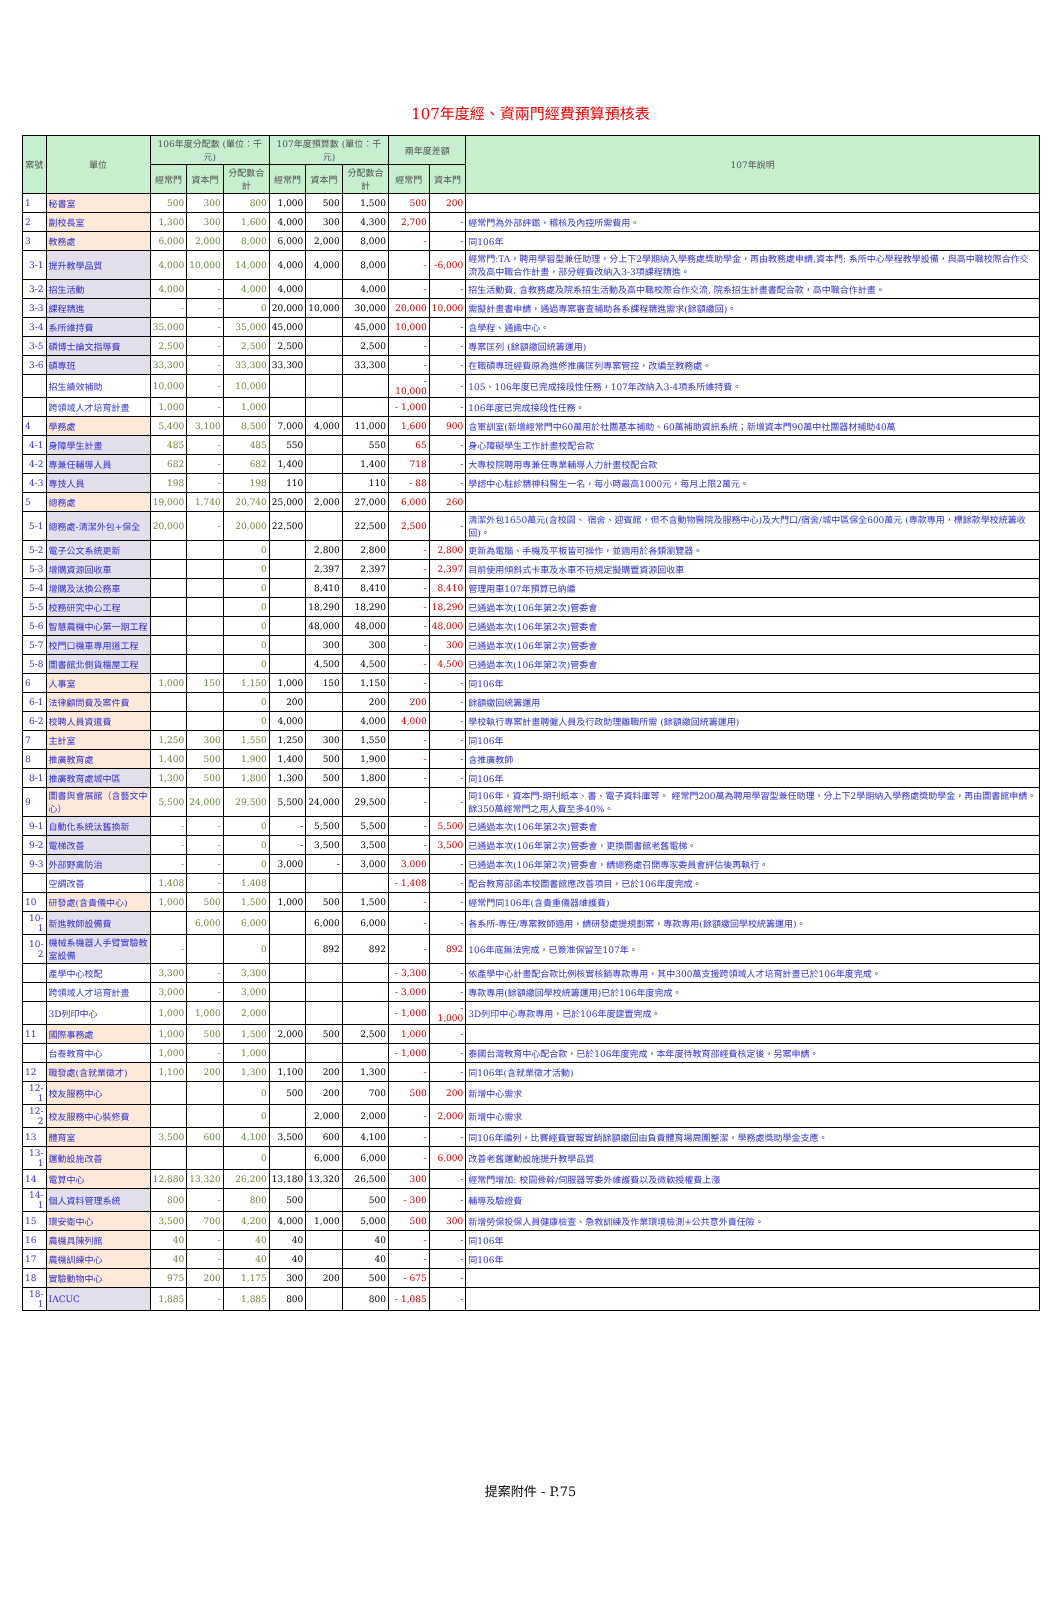107年度經、資兩門經費預算預核表
| 案號 | 單位 | 106年度分配數 (單位：千元) | | | 107年度預算數 (單位：千元) | | | 兩年度差額 | | 107年說明 |
| --- | --- | --- | --- | --- | --- | --- | --- | --- | --- | --- |
| | | 經常門 | 資本門 | 分配數合計 | 經常門 | 資本門 | 分配數合計 | 經常門 | 資本門 | |
| 1 | 秘書室 | 500 | 300 | 800 | 1,000 | 500 | 1,500 | 500 | 200 | |
| 2 | 副校長室 | 1,300 | 300 | 1,600 | 4,000 | 300 | 4,300 | 2,700 | - | 經常門為外部評鑑，稽核及內控所需費用。 |
| 3 | 教務處 | 6,000 | 2,000 | 8,000 | 6,000 | 2,000 | 8,000 | - | - | 同106年 |
| 3-1 | 提升教學品質 | 4,000 | 10,000 | 14,000 | 4,000 | 4,000 | 8,000 | - | -6,000 | 經常門:TA，聘用學習型兼任助理，分上下2學期納入學務處獎助學金，再由教務處申請,資本門: 系所中心學程教學設備，與高中職校際合作交流及高中職合作計畫，部分經費改納入3-3項課程精進。 |
| 3-2 | 招生活動 | 4,000 | - | 4,000 | 4,000 | | 4,000 | - | - | 招生活動費, 含教務處及院系招生活動及高中職校際合作交流, 院系招生計畫書配合款，高中職合作計畫。 |
| 3-3 | 課程精進 | - | - | 0 | 20,000 | 10,000 | 30,000 | 20,000 | 10,000 | 需擬計畫書申請，通過專案審查補助各系課程精進需求(餘額繳回)。 |
| 3-4 | 系所維持費 | 35,000 | - | 35,000 | 45,000 | | 45,000 | 10,000 | - | 含學程、通識中心。 |
| 3-5 | 碩博士論文指導費 | 2,500 | - | 2,500 | 2,500 | | 2,500 | - | - | 專案匡列 (餘額繳回統籌運用) |
| 3-6 | 碩專班 | 33,300 | - | 33,300 | 33,300 | | 33,300 | - | - | 在職碩專班經費原為進修推廣匡列專案管控，改編至教務處。 |
| | 招生績效補助 | 10,000 | - | 10,000 | | | | - 10,000 | - | 105、106年度已完成接段性任務，107年改納入3-4項系所維持費。 |
| | 跨領域人才培育計畫 | 1,000 | - | 1,000 | | | | - 1,000 | - | 106年度已完成接段性任務。 |
| 4 | 學務處 | 5,400 | 3,100 | 8,500 | 7,000 | 4,000 | 11,000 | 1,600 | 900 | 含軍訓室(新增經常門中60萬用於社團基本補助、60萬補助資訊系統；新增資本門90萬中社團器材補助40萬 |
| 4-1 | 身障學生計畫 | 485 | - | 485 | 550 | | 550 | 65 | - | 身心障礙學生工作計畫校配合款 |
| 4-2 | 專兼任輔導人員 | 682 | - | 682 | 1,400 | | 1,400 | 718 | - | 大專校院聘用專兼任專業輔導人力計畫校配合款 |
| 4-3 | 專技人員 | 198 | - | 198 | 110 | | 110 | - 88 | - | 學諮中心駐診精神科醫生一名，每小時最高1000元，每月上限2萬元。 |
| 5 | 總務處 | 19,000 | 1,740 | 20,740 | 25,000 | 2,000 | 27,000 | 6,000 | 260 | |
| 5-1 | 總務處-清潔外包+保全 | 20,000 | - | 20,000 | 22,500 | | 22,500 | 2,500 | - | 清潔外包1650萬元(含校園、 宿舍、迎賓館，但不含動物醫院及服務中心)及大門口/宿舍/城中區保全600萬元 (專款專用，標餘款學校統籌收回)。 |
| 5-2 | 電子公文系統更新 | | | 0 | | 2,800 | 2,800 | - | 2,800 | 更新為電腦、手機及平板皆可操作，並適用於各類瀏覽器。 |
| 5-3 | 增購資源回收車 | | | 0 | | 2,397 | 2,397 | - | 2,397 | 目前使用傾斜式卡車及水車不符規定擬購置資源回收車 |
| 5-4 | 增購及汰換公務車 | | | 0 | | 8,410 | 8,410 | - | 8,410 | 管理用車107年預算已納編 |
| 5-5 | 校務研究中心工程 | | | 0 | | 18,290 | 18,290 | - | 18,290 | 已通過本次(106年第2次)管委會 |
| 5-6 | 智慧農機中心第一期工程 | | | 0 | | 48,000 | 48,000 | - | 48,000 | 已通過本次(106年第2次)管委會 |
| 5-7 | 校門口機車專用道工程 | | | 0 | | 300 | 300 | - | 300 | 已通過本次(106年第2次)管委會 |
| 5-8 | 圖書館北側貨櫃屋工程 | | | 0 | | 4,500 | 4,500 | - | 4,500 | 已通過本次(106年第2次)管委會 |
| 6 | 人事室 | 1,000 | 150 | 1,150 | 1,000 | 150 | 1,150 | - | - | 同106年 |
| 6-1 | 法律顧問費及案件費 | | | 0 | 200 | | 200 | 200 | - | 餘額繳回統籌運用 |
| 6-2 | 校聘人員資遣費 | | | 0 | 4,000 | | 4,000 | 4,000 | - | 學校執行專案計畫聘僱人員及行政助理離職所需 (餘額繳回統籌運用) |
| 7 | 主計室 | 1,250 | 300 | 1,550 | 1,250 | 300 | 1,550 | - | - | 同106年 |
| 8 | 推廣教育處 | 1,400 | 500 | 1,900 | 1,400 | 500 | 1,900 | - | - | 含推廣教師 |
| 8-1 | 推廣教育處城中區 | 1,300 | 500 | 1,800 | 1,300 | 500 | 1,800 | - | - | 同106年 |
| 9 | 圖書與會展館（含藝文中心） | 5,500 | 24,000 | 29,500 | 5,500 | 24,000 | 29,500 | - | - | 同106年，資本門-期刊紙本、書、電子資料庫等。 經常門200萬為聘用學習型兼任助理，分上下2學期納入學務處獎助學金，再由圖書館申請。餘350萬經常門之用人費至多40%。 |
| 9-1 | 自動化系統汰舊換新 | - | - | 0 | - | 5,500 | 5,500 | - | 5,500 | 已通過本次(106年第2次)管委會 |
| 9-2 | 電梯改善 | - | - | 0 | - | 3,500 | 3,500 | - | 3,500 | 已通過本次(106年第2次)管委會，更換圖書館老舊電梯。 |
| 9-3 | 外部野禽防治 | - | - | 0 | 3,000 | - | 3,000 | 3,000 | - | 已通過本次(106年第2次)管委會，請總務處召開專家委員會評估後再執行。 |
| | 空調改善 | 1,408 | - | 1,408 | | | | - 1,408 | - | 配合教育部函本校圖書館應改善項目，已於106年度完成。 |
| 10 | 研發處(含貴儀中心) | 1,000 | 500 | 1,500 | 1,000 | 500 | 1,500 | - | - | 經常門同106年(含貴重儀器維護費) |
| 10-1 | 新進教師設備費 | | 6,000 | 6,000 | | 6,000 | 6,000 | - | - | 各系所-專任/專案教師適用，請研發處提規劃案，專款專用(餘額繳回學校統籌運用)。 |
| 10-2 | 機械系機器人手臂實驗教室設備 | - | | 0 | | 892 | 892 | - | 892 | 106年底無法完成，已簽准保留至107年。 |
| | 產學中心校配 | 3,300 | - | 3,300 | | | | - 3,300 | - | 依產學中心計畫配合款比例核實核銷專款專用，其中300萬支援跨領域人才培育計畫已於106年度完成。 |
| | 跨領域人才培育計畫 | 3,000 | - | 3,000 | | | | - 3,000 | - | 專款專用(餘額繳回學校統籌運用)已於106年度完成。 |
| | 3D列印中心 | 1,000 | 1,000 | 2,000 | | | | - 1,000 | - 1,000 | 3D列印中心專款專用，已於106年度建置完成。 |
| 11 | 國際事務處 | 1,000 | 500 | 1,500 | 2,000 | 500 | 2,500 | 1,000 | - | |
| | 台泰教育中心 | 1,000 | - | 1,000 | | | | - 1,000 | - | 泰國台灣教育中心配合款，已於106年度完成，本年度待教育部經費核定後，另案申請。 |
| 12 | 職發處(含就業徵才) | 1,100 | 200 | 1,300 | 1,100 | 200 | 1,300 | - | - | 同106年(含就業徵才活動) |
| 12-1 | 校友服務中心 | | | 0 | 500 | 200 | 700 | 500 | 200 | 新增中心需求 |
| 12-2 | 校友服務中心裝修費 | | | 0 | | 2,000 | 2,000 | - | 2,000 | 新增中心需求 |
| 13 | 體育室 | 3,500 | 600 | 4,100 | 3,500 | 600 | 4,100 | - | - | 同106年編列，比賽經費實報實銷餘額繳回由負責體育場周圍整潔，學務處獎助學金支應。 |
| 13-1 | 運動設施改善 | | | 0 | | 6,000 | 6,000 | - | 6,000 | 改善老舊運動設施提升教學品質 |
| 14 | 電算中心 | 12,880 | 13,320 | 26,200 | 13,180 | 13,320 | 26,500 | 300 | - | 經常門增加: 校園骨幹/伺服器等委外維護費以及微軟授權費上漲 |
| 14-1 | 個人資料管理系統 | 800 | - | 800 | 500 | | 500 | - 300 | - | 輔導及驗證費 |
| 15 | 環安衛中心 | 3,500 | 700 | 4,200 | 4,000 | 1,000 | 5,000 | 500 | 300 | 新增勞保投保人員健康檢查、急救訓練及作業環境檢測+公共意外責任險。 |
| 16 | 農機具陳列館 | 40 | - | 40 | 40 | | 40 | - | - | 同106年 |
| 17 | 農機訓練中心 | 40 | - | 40 | 40 | | 40 | - | - | 同106年 |
| 18 | 實驗動物中心 | 975 | 200 | 1,175 | 300 | 200 | 500 | - 675 | - | |
| 18-1 | IACUC | 1,885 | - | 1,885 | 800 | | 800 | - 1,085 | - | |
提案附件 - P.75